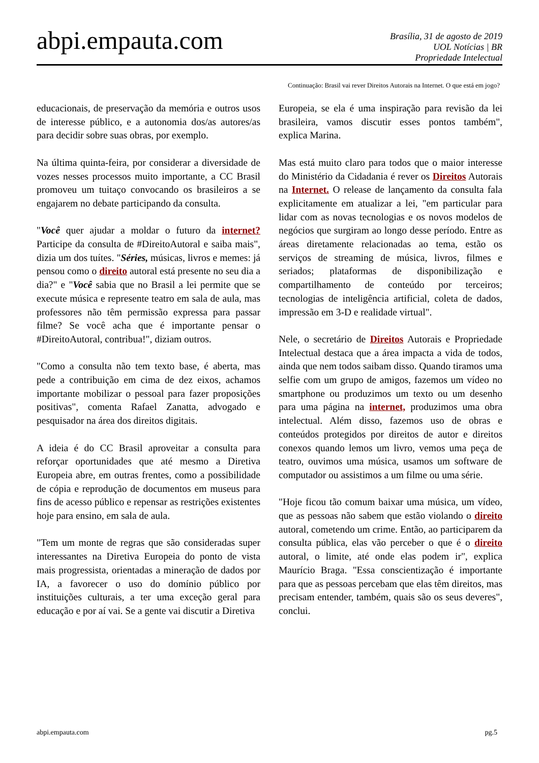abpi.empauta.com
Brasília, 31 de agosto de 2019
UOL Notícias | BR
Propriedade Intelectual
Continuação: Brasil vai rever Direitos Autorais na Internet. O que está em jogo?
educacionais, de preservação da memória e outros usos de interesse público, e a autonomia dos/as autores/as para decidir sobre suas obras, por exemplo.
Na última quinta-feira, por considerar a diversidade de vozes nesses processos muito importante, a CC Brasil promoveu um tuitaço convocando os brasileiros a se engajarem no debate participando da consulta.
"Você quer ajudar a moldar o futuro da internet? Participe da consulta de #DireitoAutoral e saiba mais", dizia um dos tuítes. "Séries, músicas, livros e memes: já pensou como o direito autoral está presente no seu dia a dia?" e "Você sabia que no Brasil a lei permite que se execute música e represente teatro em sala de aula, mas professores não têm permissão expressa para passar filme? Se você acha que é importante pensar o #DireitoAutoral, contribua!", diziam outros.
"Como a consulta não tem texto base, é aberta, mas pede a contribuição em cima de dez eixos, achamos importante mobilizar o pessoal para fazer proposições positivas", comenta Rafael Zanatta, advogado e pesquisador na área dos direitos digitais.
A ideia é do CC Brasil aproveitar a consulta para reforçar oportunidades que até mesmo a Diretiva Europeia abre, em outras frentes, como a possibilidade de cópia e reprodução de documentos em museus para fins de acesso público e repensar as restrições existentes hoje para ensino, em sala de aula.
"Tem um monte de regras que são consideradas super interessantes na Diretiva Europeia do ponto de vista mais progressista, orientadas a mineração de dados por IA, a favorecer o uso do domínio público por instituições culturais, a ter uma exceção geral para educação e por aí vai. Se a gente vai discutir a Diretiva
Europeia, se ela é uma inspiração para revisão da lei brasileira, vamos discutir esses pontos também", explica Marina.
Mas está muito claro para todos que o maior interesse do Ministério da Cidadania é rever os Direitos Autorais na Internet. O release de lançamento da consulta fala explicitamente em atualizar a lei, "em particular para lidar com as novas tecnologias e os novos modelos de negócios que surgiram ao longo desse período. Entre as áreas diretamente relacionadas ao tema, estão os serviços de streaming de música, livros, filmes e seriados; plataformas de disponibilização e compartilhamento de conteúdo por terceiros; tecnologias de inteligência artificial, coleta de dados, impressão em 3-D e realidade virtual".
Nele, o secretário de Direitos Autorais e Propriedade Intelectual destaca que a área impacta a vida de todos, ainda que nem todos saibam disso. Quando tiramos uma selfie com um grupo de amigos, fazemos um vídeo no smartphone ou produzimos um texto ou um desenho para uma página na internet, produzimos uma obra intelectual. Além disso, fazemos uso de obras e conteúdos protegidos por direitos de autor e direitos conexos quando lemos um livro, vemos uma peça de teatro, ouvimos uma música, usamos um software de computador ou assistimos a um filme ou uma série.
"Hoje ficou tão comum baixar uma música, um vídeo, que as pessoas não sabem que estão violando o direito autoral, cometendo um crime. Então, ao participarem da consulta pública, elas vão perceber o que é o direito autoral, o limite, até onde elas podem ir", explica Maurício Braga. "Essa conscientização é importante para que as pessoas percebam que elas têm direitos, mas precisam entender, também, quais são os seus deveres", conclui.
abpi.empauta.com pg.5